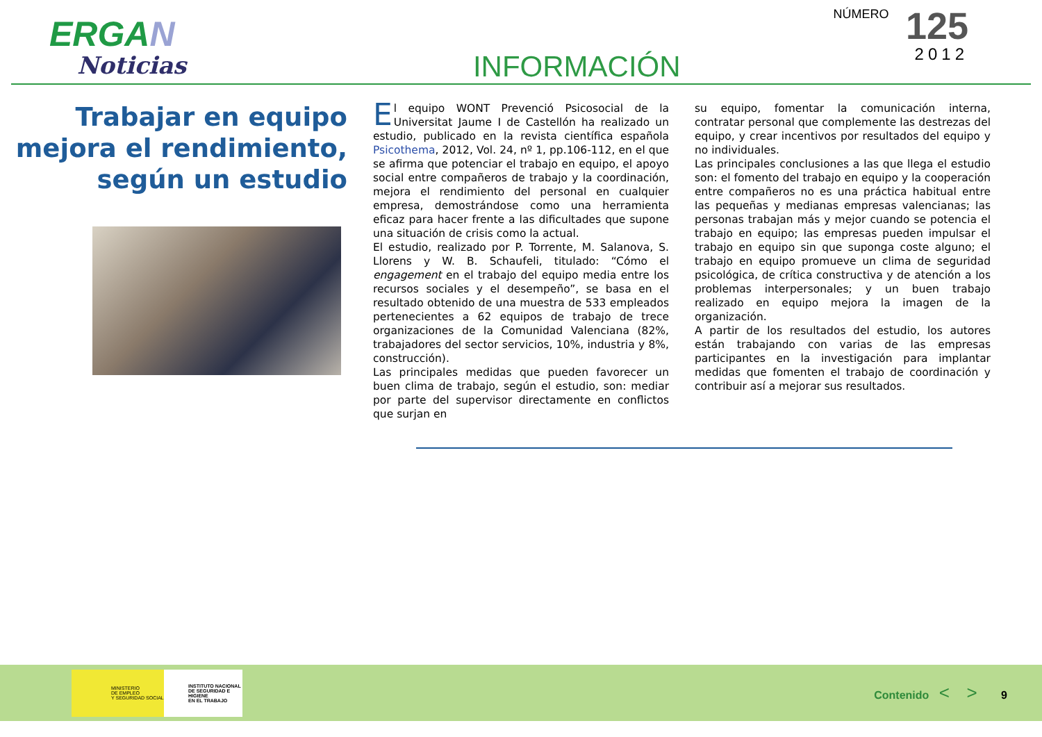ERGAN
Noticias
INFORMACIÓN
NÚMERO 125
2012
Trabajar en equipo mejora el rendimiento, según un estudio
El equipo WONT Prevenció Psicosocial de la Universitat Jaume I de Castellón ha realizado un estudio, publicado en la revista científica española Psicothema, 2012, Vol. 24, nº 1, pp.106-112, en el que se afirma que potenciar el trabajo en equipo, el apoyo social entre compañeros de trabajo y la coordinación, mejora el rendimiento del personal en cualquier empresa, demostrándose como una herramienta eficaz para hacer frente a las dificultades que supone una situación de crisis como la actual.
El estudio, realizado por P. Torrente, M. Salanova, S. Llorens y W. B. Schaufeli, titulado: “Cómo el engagement en el trabajo del equipo media entre los recursos sociales y el desempeño”, se basa en el resultado obtenido de una muestra de 533 empleados pertenecientes a 62 equipos de trabajo de trece organizaciones de la Comunidad Valenciana (82%, trabajadores del sector servicios, 10%, industria y 8%, construcción).
Las principales medidas que pueden favorecer un buen clima de trabajo, según el estudio, son: mediar por parte del supervisor directamente en conflictos que surjan en
su equipo, fomentar la comunicación interna, contratar personal que complemente las destrezas del equipo, y crear incentivos por resultados del equipo y no individuales.
Las principales conclusiones a las que llega el estudio son: el fomento del trabajo en equipo y la cooperación entre compañeros no es una práctica habitual entre las pequeñas y medianas empresas valencianas; las personas trabajan más y mejor cuando se potencia el trabajo en equipo; las empresas pueden impulsar el trabajo en equipo sin que suponga coste alguno; el trabajo en equipo promueve un clima de seguridad psicológica, de crítica constructiva y de atención a los problemas interpersonales; y un buen trabajo realizado en equipo mejora la imagen de la organización.
A partir de los resultados del estudio, los autores están trabajando con varias de las empresas participantes en la investigación para implantar medidas que fomenten el trabajo de coordinación y contribuir así a mejorar sus resultados.
MINISTERIO
DE EMPLEO
Y SEGURIDAD SOCIAL
INSTITUTO NACIONAL
DE SEGURIDAD E HIGIENE
EN EL TRABAJO
Contenido < > 9